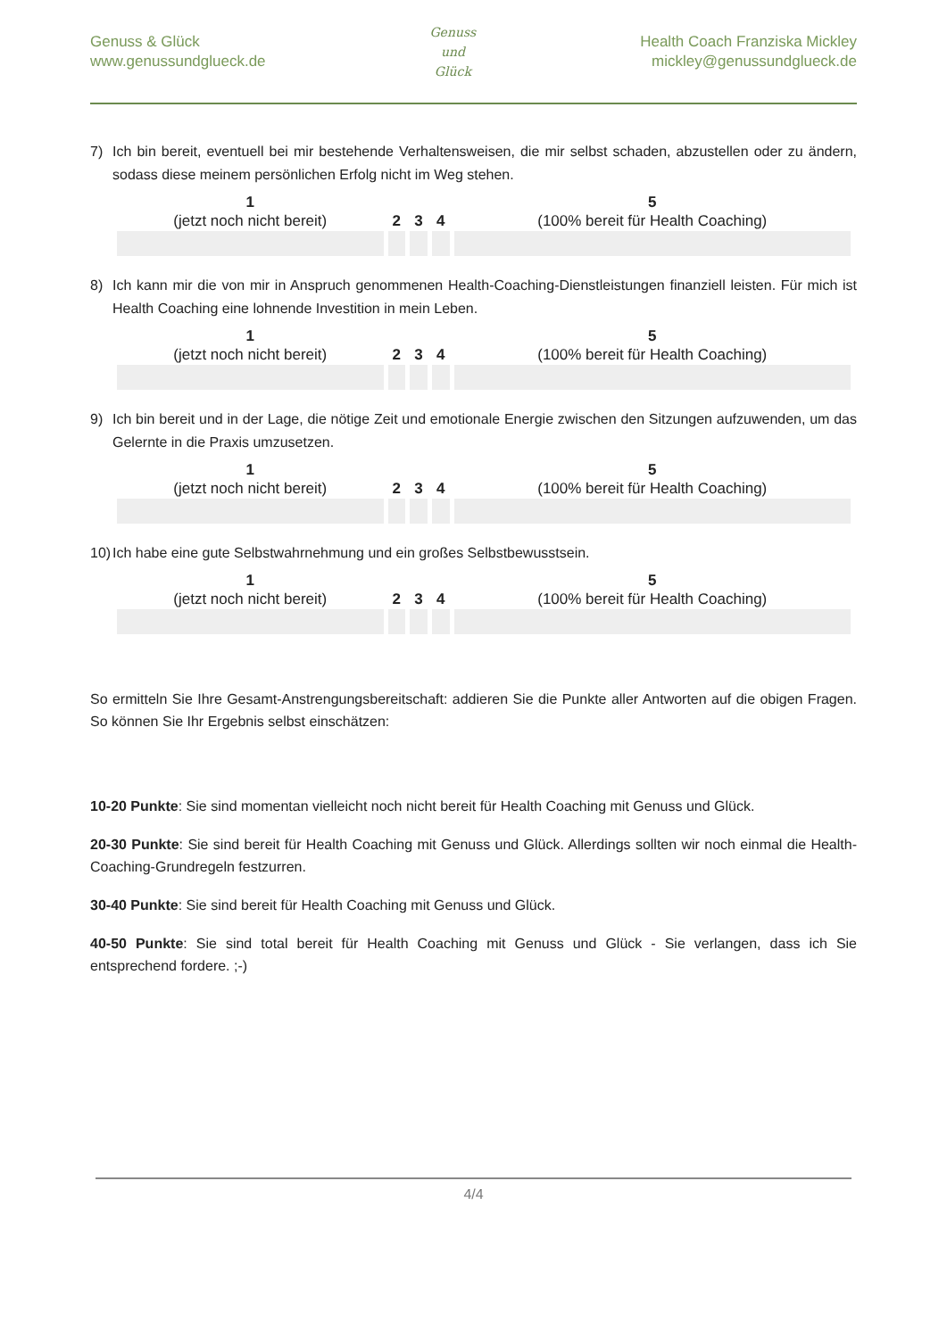Genuss & Glück
www.genussundglueck.de
Genuss
und
Glück
Health Coach Franziska Mickley
mickley@genussundglueck.de
7) Ich bin bereit, eventuell bei mir bestehende Verhaltensweisen, die mir selbst schaden, abzustellen oder zu ändern, sodass diese meinem persönlichen Erfolg nicht im Weg stehen.
| 1 (jetzt noch nicht bereit) | 2 | 3 | 4 | 5 (100% bereit für Health Coaching) |
8) Ich kann mir die von mir in Anspruch genommenen Health-Coaching-Dienstleistungen finanziell leisten. Für mich ist Health Coaching eine lohnende Investition in mein Leben.
| 1 (jetzt noch nicht bereit) | 2 | 3 | 4 | 5 (100% bereit für Health Coaching) |
9) Ich bin bereit und in der Lage, die nötige Zeit und emotionale Energie zwischen den Sitzungen aufzuwenden, um das Gelernte in die Praxis umzusetzen.
| 1 (jetzt noch nicht bereit) | 2 | 3 | 4 | 5 (100% bereit für Health Coaching) |
10) Ich habe eine gute Selbstwahrnehmung und ein großes Selbstbewusstsein.
| 1 (jetzt noch nicht bereit) | 2 | 3 | 4 | 5 (100% bereit für Health Coaching) |
So ermitteln Sie Ihre Gesamt-Anstrengungsbereitschaft: addieren Sie die Punkte aller Antworten auf die obigen Fragen. So können Sie Ihr Ergebnis selbst einschätzen:
10-20 Punkte: Sie sind momentan vielleicht noch nicht bereit für Health Coaching mit Genuss und Glück.
20-30 Punkte: Sie sind bereit für Health Coaching mit Genuss und Glück. Allerdings sollten wir noch einmal die Health-Coaching-Grundregeln festzurren.
30-40 Punkte: Sie sind bereit für Health Coaching mit Genuss und Glück.
40-50 Punkte: Sie sind total bereit für Health Coaching mit Genuss und Glück - Sie verlangen, dass ich Sie entsprechend fordere. ;-)
4/4